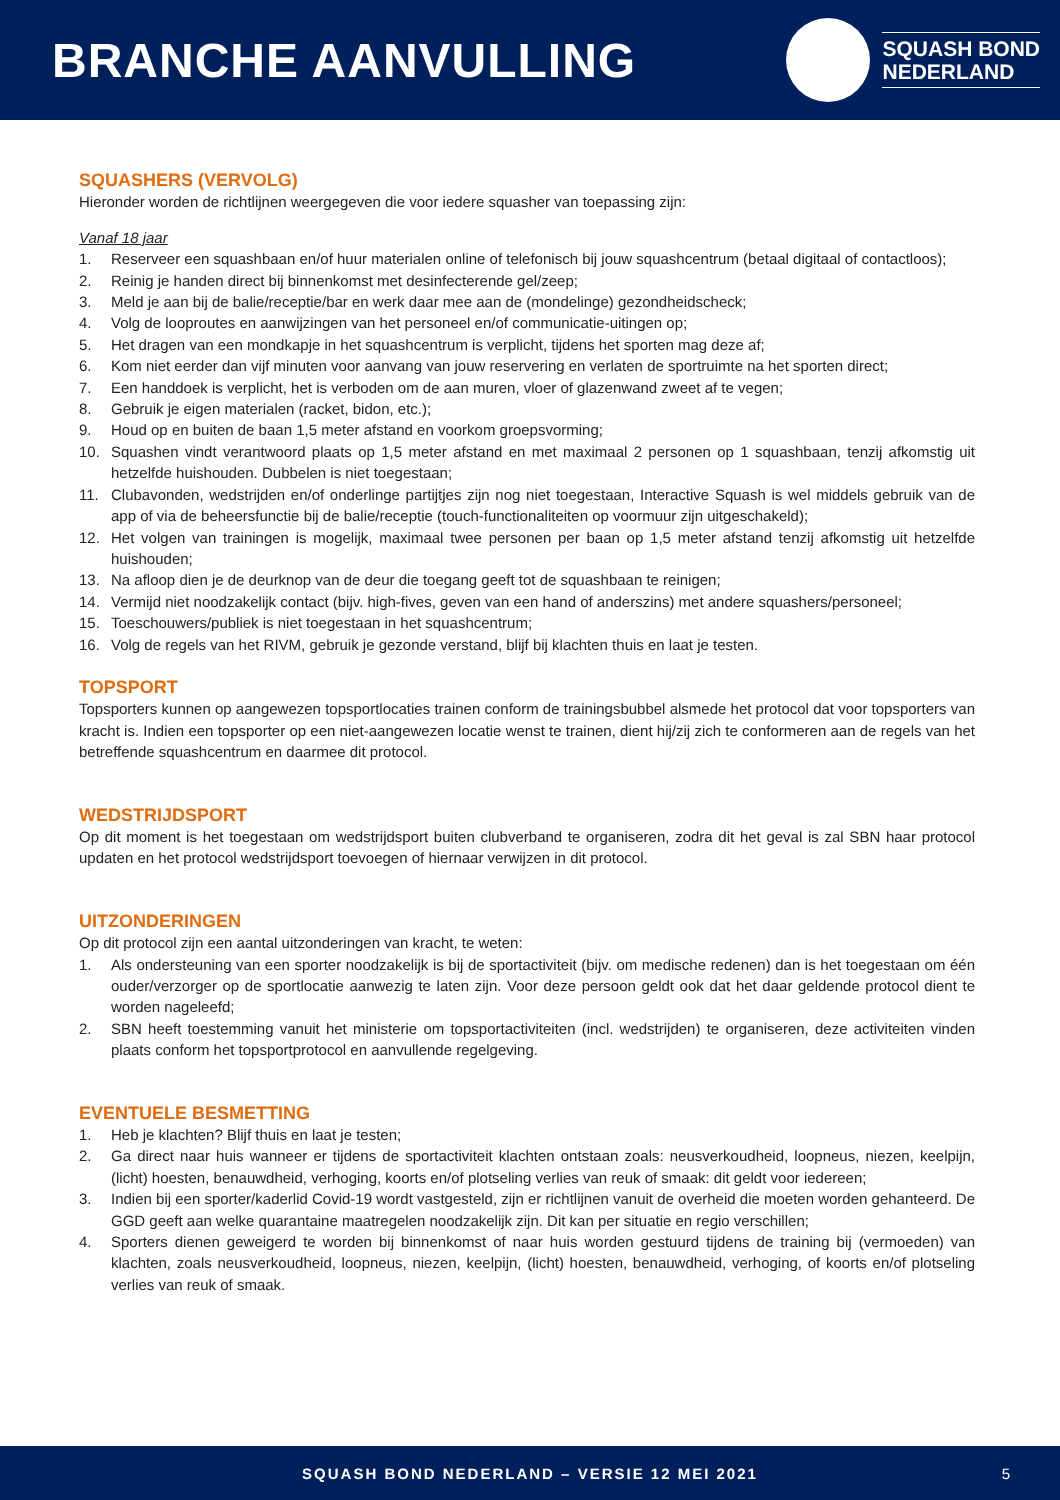BRANCHE AANVULLING
SQUASH BOND
NEDERLAND
SQUASHERS (VERVOLG)
Hieronder worden de richtlijnen weergegeven die voor iedere squasher van toepassing zijn:
Vanaf 18 jaar
1. Reserveer een squashbaan en/of huur materialen online of telefonisch bij jouw squashcentrum (betaal digitaal of contactloos);
2. Reinig je handen direct bij binnenkomst met desinfecterende gel/zeep;
3. Meld je aan bij de balie/receptie/bar en werk daar mee aan de (mondelinge) gezondheidscheck;
4. Volg de looproutes en aanwijzingen van het personeel en/of communicatie-uitingen op;
5. Het dragen van een mondkapje in het squashcentrum is verplicht, tijdens het sporten mag deze af;
6. Kom niet eerder dan vijf minuten voor aanvang van jouw reservering en verlaten de sportruimte na het sporten direct;
7. Een handdoek is verplicht, het is verboden om de aan muren, vloer of glazenwand zweet af te vegen;
8. Gebruik je eigen materialen (racket, bidon, etc.);
9. Houd op en buiten de baan 1,5 meter afstand en voorkom groepsvorming;
10. Squashen vindt verantwoord plaats op 1,5 meter afstand en met maximaal 2 personen op 1 squashbaan, tenzij afkomstig uit hetzelfde huishouden. Dubbelen is niet toegestaan;
11. Clubavonden, wedstrijden en/of onderlinge partijtjes zijn nog niet toegestaan, Interactive Squash is wel middels gebruik van de app of via de beheersfunctie bij de balie/receptie (touch-functionaliteiten op voormuur zijn uitgeschakeld);
12. Het volgen van trainingen is mogelijk, maximaal twee personen per baan op 1,5 meter afstand tenzij afkomstig uit hetzelfde huishouden;
13. Na afloop dien je de deurknop van de deur die toegang geeft tot de squashbaan te reinigen;
14. Vermijd niet noodzakelijk contact (bijv. high-fives, geven van een hand of anderszins) met andere squashers/personeel;
15. Toeschouwers/publiek is niet toegestaan in het squashcentrum;
16. Volg de regels van het RIVM, gebruik je gezonde verstand, blijf bij klachten thuis en laat je testen.
TOPSPORT
Topsporters kunnen op aangewezen topsportlocaties trainen conform de trainingsbubbel alsmede het protocol dat voor topsporters van kracht is. Indien een topsporter op een niet-aangewezen locatie wenst te trainen, dient hij/zij zich te conformeren aan de regels van het betreffende squashcentrum en daarmee dit protocol.
WEDSTRIJDSPORT
Op dit moment is het toegestaan om wedstrijdsport buiten clubverband te organiseren, zodra dit het geval is zal SBN haar protocol updaten en het protocol wedstrijdsport toevoegen of hiernaar verwijzen in dit protocol.
UITZONDERINGEN
Op dit protocol zijn een aantal uitzonderingen van kracht, te weten:
1. Als ondersteuning van een sporter noodzakelijk is bij de sportactiviteit (bijv. om medische redenen) dan is het toegestaan om één ouder/verzorger op de sportlocatie aanwezig te laten zijn. Voor deze persoon geldt ook dat het daar geldende protocol dient te worden nageleefd;
2. SBN heeft toestemming vanuit het ministerie om topsportactiviteiten (incl. wedstrijden) te organiseren, deze activiteiten vinden plaats conform het topsportprotocol en aanvullende regelgeving.
EVENTUELE BESMETTING
1. Heb je klachten? Blijf thuis en laat je testen;
2. Ga direct naar huis wanneer er tijdens de sportactiviteit klachten ontstaan zoals: neusverkoudheid, loopneus, niezen, keelpijn, (licht) hoesten, benauwdheid, verhoging, koorts en/of plotseling verlies van reuk of smaak: dit geldt voor iedereen;
3. Indien bij een sporter/kaderlid Covid-19 wordt vastgesteld, zijn er richtlijnen vanuit de overheid die moeten worden gehanteerd. De GGD geeft aan welke quarantaine maatregelen noodzakelijk zijn. Dit kan per situatie en regio verschillen;
4. Sporters dienen geweigerd te worden bij binnenkomst of naar huis worden gestuurd tijdens de training bij (vermoeden) van klachten, zoals neusverkoudheid, loopneus, niezen, keelpijn, (licht) hoesten, benauwdheid, verhoging, of koorts en/of plotseling verlies van reuk of smaak.
SQUASH BOND NEDERLAND – VERSIE 12 MEI 2021 5